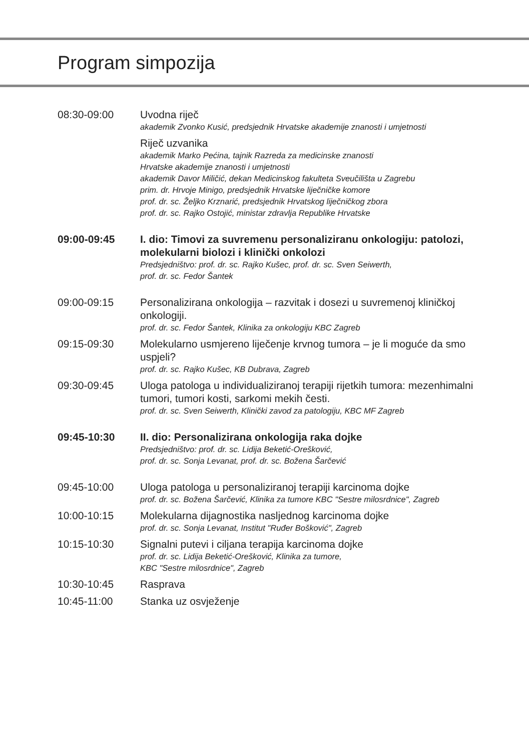Program simpozija
08:30-09:00 Uvodna riječ
akademik Zvonko Kusić, predsjednik Hrvatske akademije znanosti i umjetnosti
Riječ uzvanika
akademik Marko Pećina, tajnik Razreda za medicinske znanosti
Hrvatske akademije znanosti i umjetnosti
akademik Davor Miličić, dekan Medicinskog fakulteta Sveučilišta u Zagrebu
prim. dr. Hrvoje Minigo, predsjednik Hrvatske liječničke komore
prof. dr. sc. Željko Krznarić, predsjednik Hrvatskog liječničkog zbora
prof. dr. sc. Rajko Ostojić, ministar zdravlja Republike Hrvatske
09:00-09:45 I. dio: Timovi za suvremenu personaliziranu onkologiju: patolozi, molekularni biolozi i klinički onkolozi
Predsjedništvo: prof. dr. sc. Rajko Kušec, prof. dr. sc. Sven Seiwerth,
prof. dr. sc. Fedor Šantek
09:00-09:15 Personalizirana onkologija – razvitak i dosezi u suvremenoj kliničkoj onkologiji.
prof. dr. sc. Fedor Šantek, Klinika za onkologiju KBC Zagreb
09:15-09:30 Molekularno usmjereno liječenje krvnog tumora – je li moguće da smo uspjeli?
prof. dr. sc. Rajko Kušec, KB Dubrava, Zagreb
09:30-09:45 Uloga patologa u individualiziranoj terapiji rijetkih tumora: mezenhimalni tumori, tumori kosti, sarkomi mekih česti.
prof. dr. sc. Sven Seiwerth, Klinički zavod za patologiju, KBC MF Zagreb
09:45-10:30 II. dio: Personalizirana onkologija raka dojke
Predsjedništvo: prof. dr. sc. Lidija Beketić-Orešković,
prof. dr. sc. Sonja Levanat, prof. dr. sc. Božena Šarčević
09:45-10:00 Uloga patologa u personaliziranoj terapiji karcinoma dojke
prof. dr. sc. Božena Šarčević, Klinika za tumore KBC "Sestre milosrdnice", Zagreb
10:00-10:15 Molekularna dijagnostika nasljednog karcinoma dojke
prof. dr. sc. Sonja Levanat, Institut "Ruđer Bošković", Zagreb
10:15-10:30 Signalni putevi i ciljana terapija karcinoma dojke
prof. dr. sc. Lidija Beketić-Orešković, Klinika za tumore,
KBC "Sestre milosrdnice", Zagreb
10:30-10:45 Rasprava
10:45-11:00 Stanka uz osvježenje